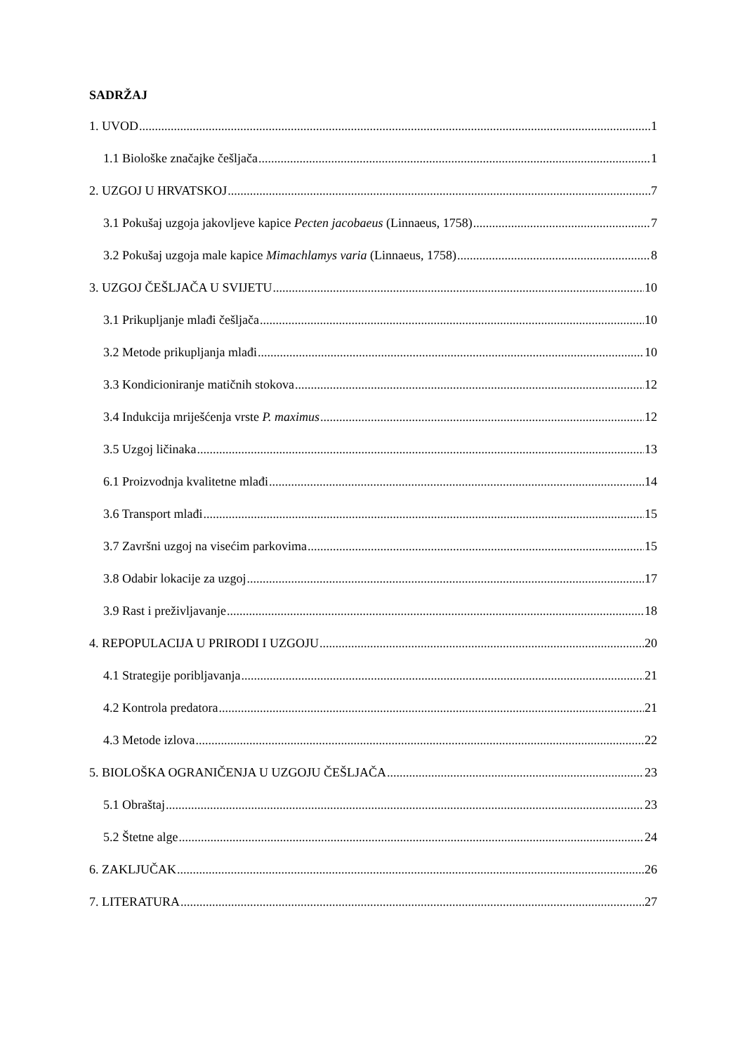SADRŽAJ
1. UVOD 1
1.1 Biološke značajke češljača 1
2. UZGOJ U HRVATSKOJ 7
3.1 Pokušaj uzgoja jakovljeve kapice Pecten jacobaeus (Linnaeus, 1758) 7
3.2 Pokušaj uzgoja male kapice Mimachlamys varia (Linnaeus, 1758) 8
3. UZGOJ ČEŠLJAČA U SVIJETU 10
3.1 Prikupljanje mlađi češljača 10
3.2 Metode prikupljanja mlađi 10
3.3 Kondicioniranje matičnih stokova 12
3.4 Indukcija mriješćenja vrste P. maximus 12
3.5 Uzgoj ličinaka 13
6.1 Proizvodnja kvalitetne mlađi 14
3.6 Transport mlađi 15
3.7 Završni uzgoj na visećim parkovima 15
3.8 Odabir lokacije za uzgoj 17
3.9 Rast i preživljavanje 18
4. REPOPULACIJA U PRIRODI I UZGOJU 20
4.1 Strategije poribljavanja 21
4.2 Kontrola predatora 21
4.3 Metode izlova 22
5. BIOLOŠKA OGRANIČENJA U UZGOJU ČEŠLJAČA 23
5.1 Obraštaj 23
5.2 Štetne alge 24
6. ZAKLJUČAK 26
7. LITERATURA 27